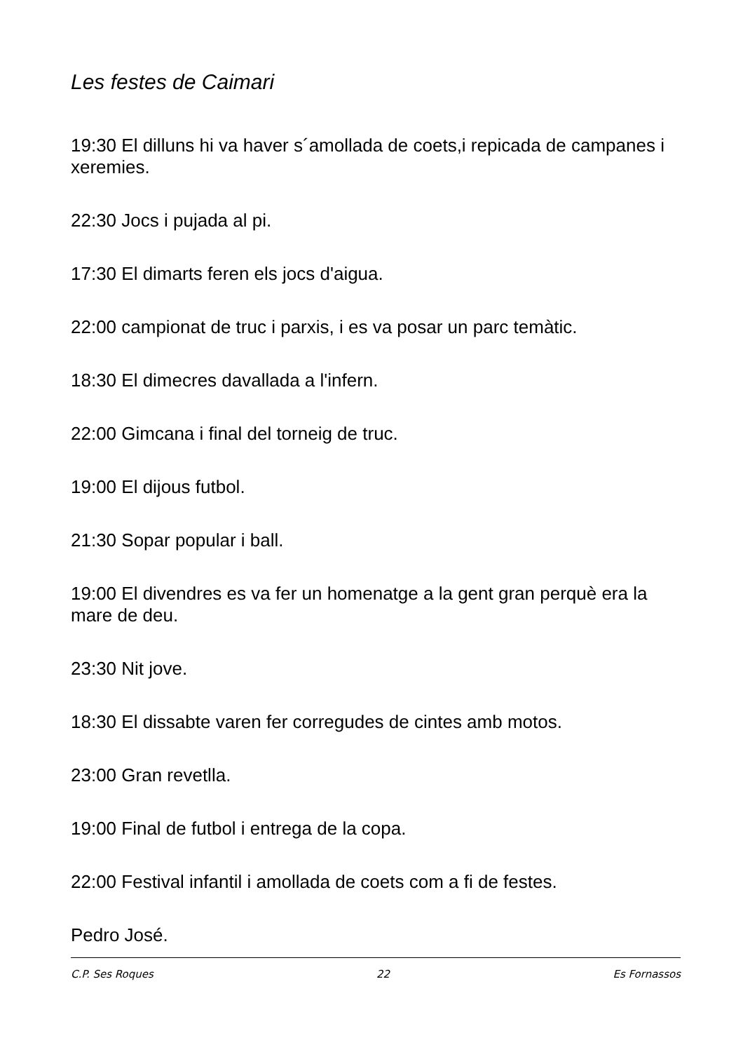Les festes de Caimari
19:30 El dilluns hi va haver s´amollada de coets,i repicada de campanes i xeremies.
22:30 Jocs i pujada al pi.
17:30 El dimarts feren els jocs d'aigua.
22:00 campionat de truc i parxis, i es va posar un parc temàtic.
18:30 El dimecres davallada a l'infern.
22:00 Gimcana i final del torneig de truc.
19:00 El dijous futbol.
21:30 Sopar popular i ball.
19:00 El divendres es va fer un homenatge a la gent gran perquè era la mare de deu.
23:30 Nit jove.
18:30 El dissabte varen fer corregudes de cintes amb motos.
23:00 Gran revetlla.
19:00 Final de futbol i entrega de la copa.
22:00 Festival infantil i amollada de coets com a fi de festes.
Pedro José.
C.P. Ses Roques 22 Es Fornassos